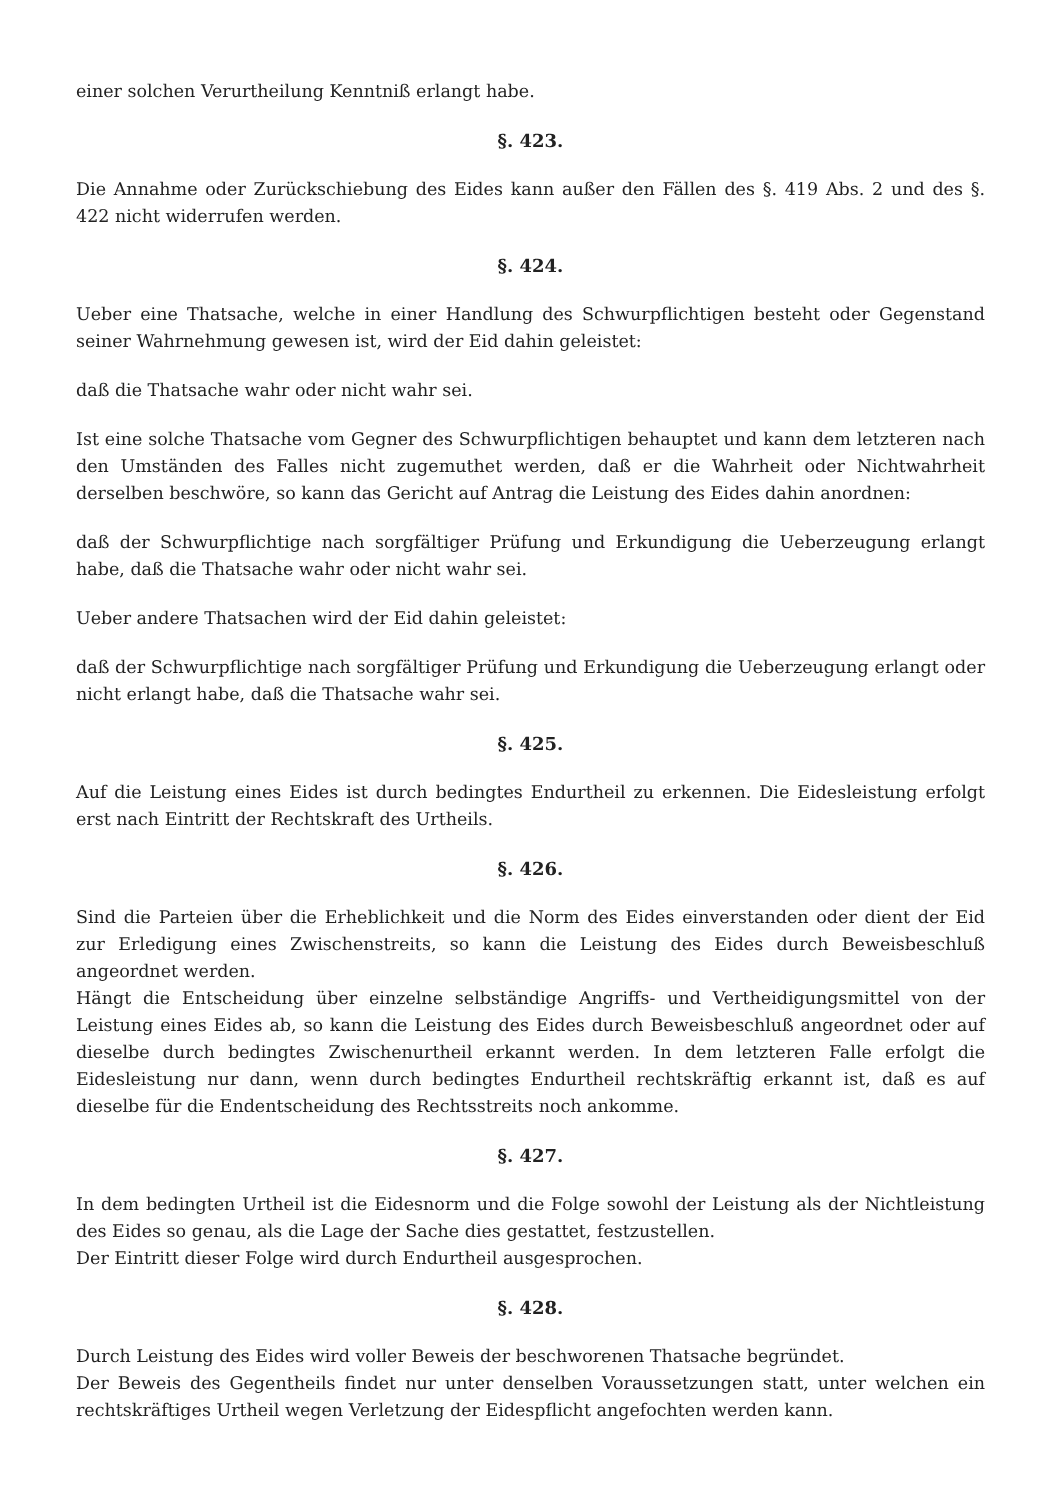einer solchen Verurtheilung Kenntniß erlangt habe.
§. 423.
Die Annahme oder Zurückschiebung des Eides kann außer den Fällen des §. 419 Abs. 2 und des §. 422 nicht widerrufen werden.
§. 424.
Ueber eine Thatsache, welche in einer Handlung des Schwurpflichtigen besteht oder Gegenstand seiner Wahrnehmung gewesen ist, wird der Eid dahin geleistet:
daß die Thatsache wahr oder nicht wahr sei.
Ist eine solche Thatsache vom Gegner des Schwurpflichtigen behauptet und kann dem letzteren nach den Umständen des Falles nicht zugemuthet werden, daß er die Wahrheit oder Nichtwahrheit derselben beschwöre, so kann das Gericht auf Antrag die Leistung des Eides dahin anordnen:
daß der Schwurpflichtige nach sorgfältiger Prüfung und Erkundigung die Ueberzeugung erlangt habe, daß die Thatsache wahr oder nicht wahr sei.
Ueber andere Thatsachen wird der Eid dahin geleistet:
daß der Schwurpflichtige nach sorgfältiger Prüfung und Erkundigung die Ueberzeugung erlangt oder nicht erlangt habe, daß die Thatsache wahr sei.
§. 425.
Auf die Leistung eines Eides ist durch bedingtes Endurtheil zu erkennen. Die Eidesleistung erfolgt erst nach Eintritt der Rechtskraft des Urtheils.
§. 426.
Sind die Parteien über die Erheblichkeit und die Norm des Eides einverstanden oder dient der Eid zur Erledigung eines Zwischenstreits, so kann die Leistung des Eides durch Beweisbeschluß angeordnet werden.
Hängt die Entscheidung über einzelne selbständige Angriffs- und Vertheidigungsmittel von der Leistung eines Eides ab, so kann die Leistung des Eides durch Beweisbeschluß angeordnet oder auf dieselbe durch bedingtes Zwischenurtheil erkannt werden. In dem letzteren Falle erfolgt die Eidesleistung nur dann, wenn durch bedingtes Endurtheil rechtskräftig erkannt ist, daß es auf dieselbe für die Endentscheidung des Rechtsstreits noch ankomme.
§. 427.
In dem bedingten Urtheil ist die Eidesnorm und die Folge sowohl der Leistung als der Nichtleistung des Eides so genau, als die Lage der Sache dies gestattet, festzustellen.
Der Eintritt dieser Folge wird durch Endurtheil ausgesprochen.
§. 428.
Durch Leistung des Eides wird voller Beweis der beschworenen Thatsache begründet.
Der Beweis des Gegentheils findet nur unter denselben Voraussetzungen statt, unter welchen ein rechtskräftiges Urtheil wegen Verletzung der Eidespflicht angefochten werden kann.